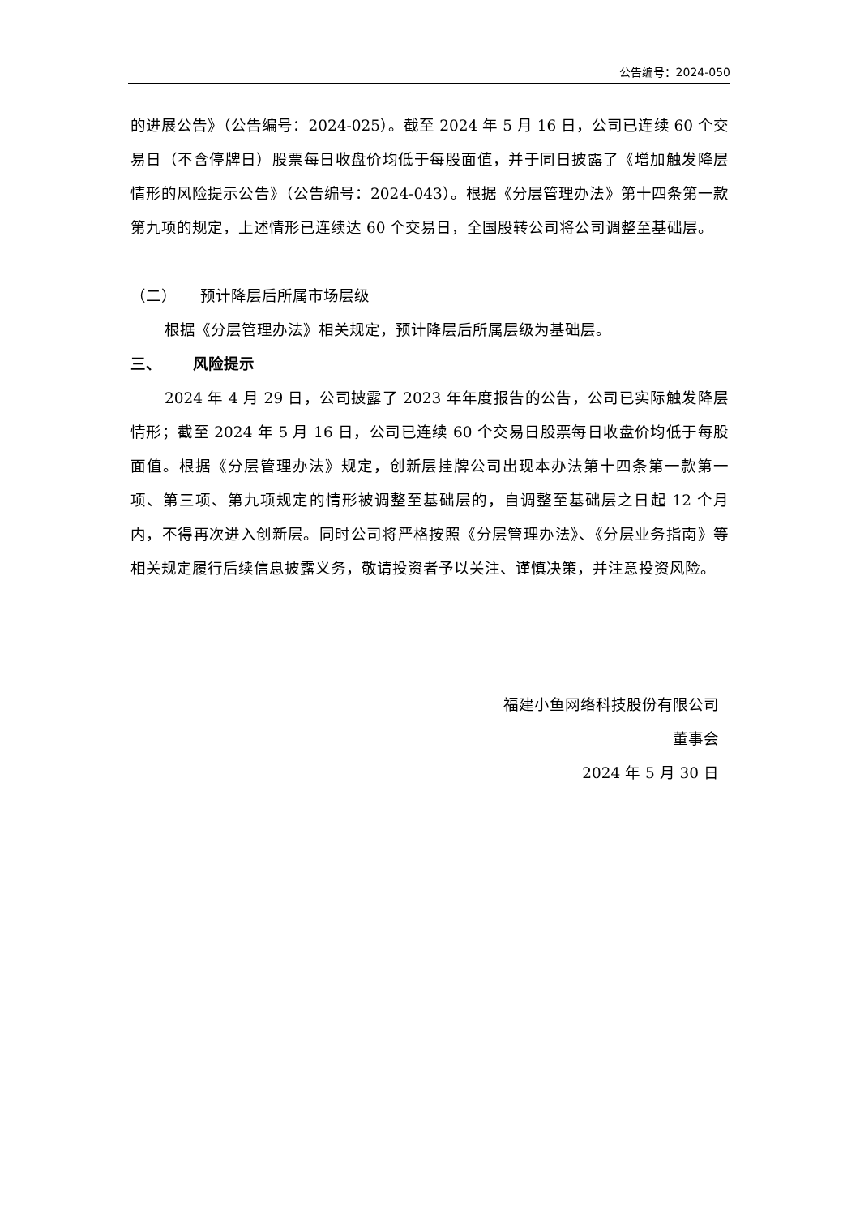公告编号：2024-050
的进展公告》（公告编号：2024-025）。截至 2024 年 5 月 16 日，公司已连续 60 个交易日（不含停牌日）股票每日收盘价均低于每股面值，并于同日披露了《增加触发降层情形的风险提示公告》（公告编号：2024-043）。根据《分层管理办法》第十四条第一款第九项的规定，上述情形已连续达 60 个交易日，全国股转公司将公司调整至基础层。
（二） 预计降层后所属市场层级
根据《分层管理办法》相关规定，预计降层后所属层级为基础层。
三、 风险提示
2024 年 4 月 29 日，公司披露了 2023 年年度报告的公告，公司已实际触发降层情形；截至 2024 年 5 月 16 日，公司已连续 60 个交易日股票每日收盘价均低于每股面值。根据《分层管理办法》规定，创新层挂牌公司出现本办法第十四条第一款第一项、第三项、第九项规定的情形被调整至基础层的，自调整至基础层之日起 12 个月内，不得再次进入创新层。同时公司将严格按照《分层管理办法》、《分层业务指南》等相关规定履行后续信息披露义务，敬请投资者予以关注、谨慎决策，并注意投资风险。
福建小鱼网络科技股份有限公司
董事会
2024 年 5 月 30 日